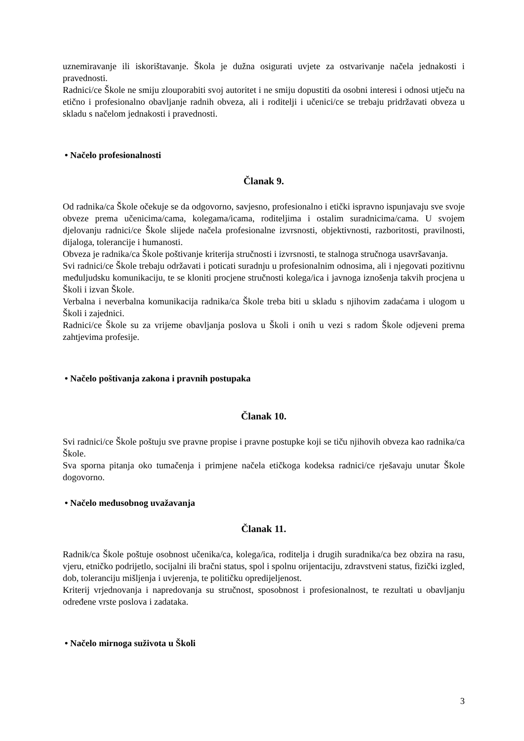uznemiravanje ili iskorištavanje. Škola je dužna osigurati uvjete za ostvarivanje načela jednakosti i pravednosti.
Radnici/ce Škole ne smiju zlouporabiti svoj autoritet i ne smiju dopustiti da osobni interesi i odnosi utječu na etično i profesionalno obavljanje radnih obveza, ali i roditelji i učenici/ce se trebaju pridržavati obveza u skladu s načelom jednakosti i pravednosti.
• Načelo profesionalnosti
Članak 9.
Od radnika/ca Škole očekuje se da odgovorno, savjesno, profesionalno i etički ispravno ispunjavaju sve svoje obveze prema učenicima/cama, kolegama/icama, roditeljima i ostalim suradnicima/cama. U svojem djelovanju radnici/ce Škole slijede načela profesionalne izvrsnosti, objektivnosti, razboritosti, pravilnosti, dijaloga, tolerancije i humanosti.
Obveza je radnika/ca Škole poštivanje kriterija stručnosti i izvrsnosti, te stalnoga stručnoga usavršavanja.
Svi radnici/ce Škole trebaju održavati i poticati suradnju u profesionalnim odnosima, ali i njegovati pozitivnu međuljudsku komunikaciju, te se kloniti procjene stručnosti kolega/ica i javnoga iznošenja takvih procjena u Školi i izvan Škole.
Verbalna i neverbalna komunikacija radnika/ca Škole treba biti u skladu s njihovim zadaćama i ulogom u Školi i zajednici.
Radnici/ce Škole su za vrijeme obavljanja poslova u Školi i onih u vezi s radom Škole odjeveni prema zahtjevima profesije.
• Načelo poštivanja zakona i pravnih postupaka
Članak 10.
Svi radnici/ce Škole poštuju sve pravne propise i pravne postupke koji se tiču njihovih obveza kao radnika/ca Škole.
Sva sporna pitanja oko tumačenja i primjene načela etičkoga kodeksa radnici/ce rješavaju unutar Škole dogovorno.
• Načelo međusobnog uvažavanja
Članak 11.
Radnik/ca Škole poštuje osobnost učenika/ca, kolega/ica, roditelja i drugih suradnika/ca bez obzira na rasu, vjeru, etničko podrijetlo, socijalni ili bračni status, spol i spolnu orijentaciju, zdravstveni status, fizički izgled, dob, toleranciju mišljenja i uvjerenja, te političku opredijeljenost.
Kriterij vrjednovanja i napredovanja su stručnost, sposobnost i profesionalnost, te rezultati u obavljanju određene vrste poslova i zadataka.
• Načelo mirnoga suživota u Školi
3